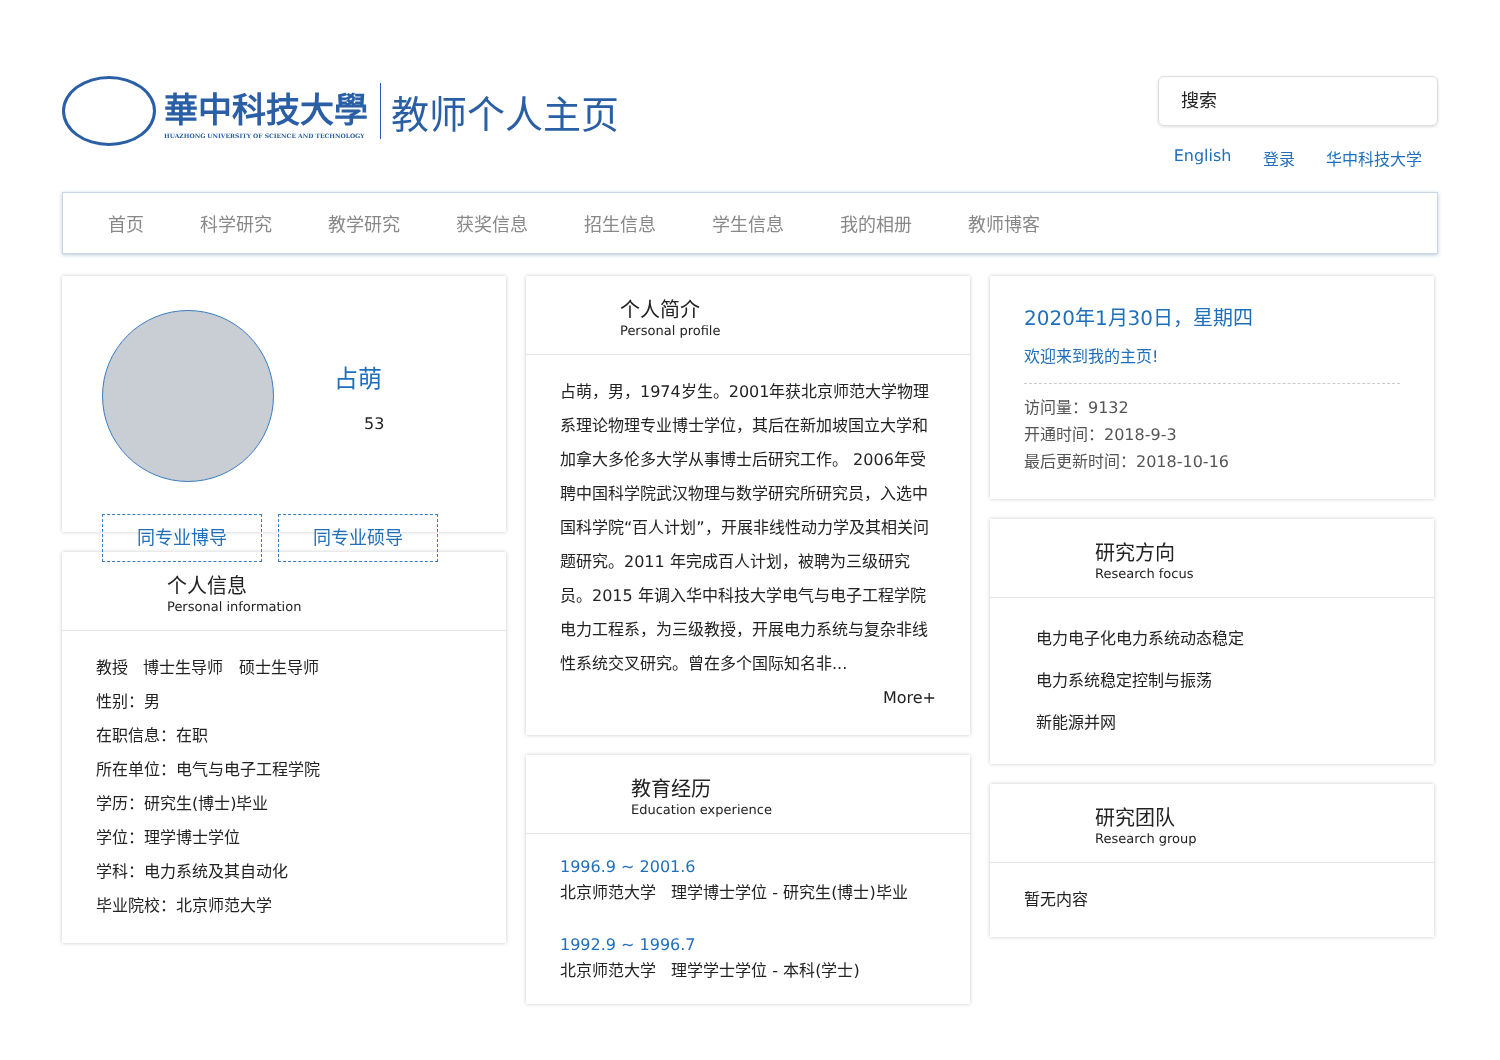華中科技大學
HUAZHONG UNIVERSITY OF SCIENCE AND TECHNOLOGY
教师个人主页
搜索
English 登录 华中科技大学
首页 科学研究 教学研究 获奖信息 招生信息 学生信息 我的相册 教师博客
占萌
53
同专业博导 同专业硕导
个人信息
Personal information
教授 博士生导师 硕士生导师
性别：男
在职信息：在职
所在单位：电气与电子工程学院
学历：研究生(博士)毕业
学位：理学博士学位
学科：电力系统及其自动化
毕业院校：北京师范大学
个人简介
Personal profile
占萌，男，1974岁生。2001年获北京师范大学物理系理论物理专业博士学位，其后在新加坡国立大学和加拿大多伦多大学从事博士后研究工作。 2006年受聘中国科学院武汉物理与数学研究所研究员，入选中国科学院“百人计划”，开展非线性动力学及其相关问题研究。2011 年完成百人计划，被聘为三级研究员。2015 年调入华中科技大学电气与电子工程学院电力工程系，为三级教授，开展电力系统与复杂非线性系统交叉研究。曾在多个国际知名非...
More+
教育经历
Education experience
1996.9 ~ 2001.6
北京师范大学 理学博士学位 - 研究生(博士)毕业
1992.9 ~ 1996.7
北京师范大学 理学学士学位 - 本科(学士)
2020年1月30日，星期四
欢迎来到我的主页!
访问量：9132
开通时间：2018-9-3
最后更新时间：2018-10-16
研究方向
Research focus
电力电子化电力系统动态稳定
电力系统稳定控制与振荡
新能源并网
研究团队
Research group
暂无内容